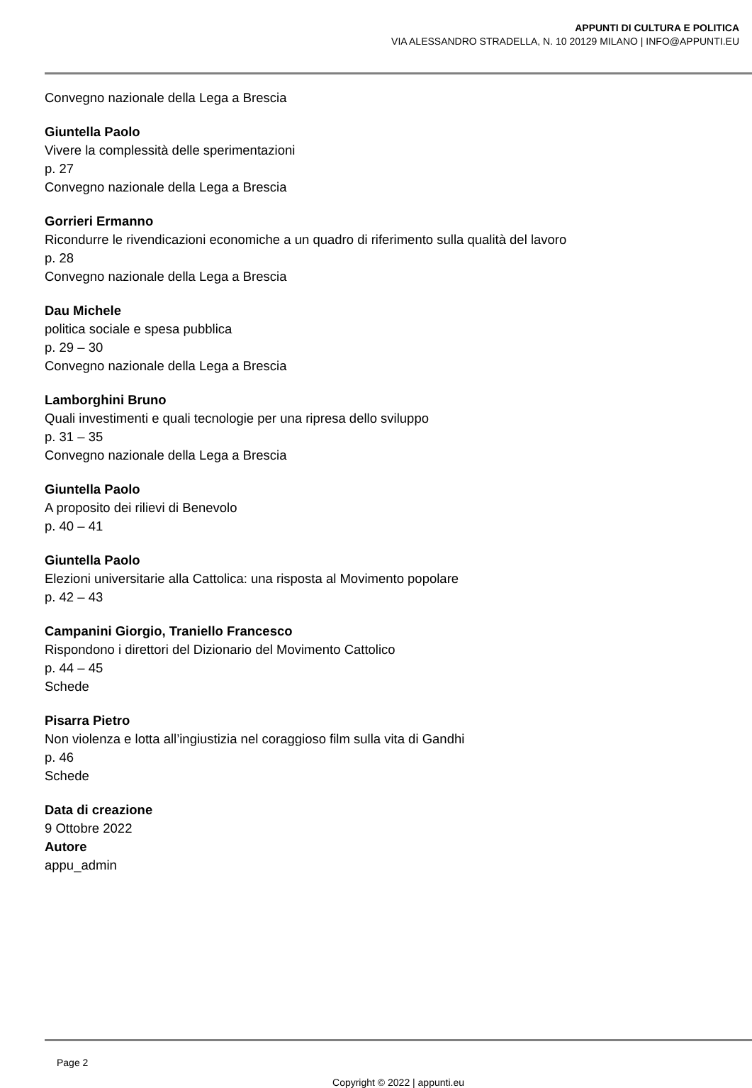APPUNTI DI CULTURA E POLITICA
VIA ALESSANDRO STRADELLA, N. 10 20129 MILANO | INFO@APPUNTI.EU
Convegno nazionale della Lega a Brescia
Giuntella Paolo
Vivere la complessità delle sperimentazioni
p. 27
Convegno nazionale della Lega a Brescia
Gorrieri Ermanno
Ricondurre le rivendicazioni economiche a un quadro di riferimento sulla qualità del lavoro
p. 28
Convegno nazionale della Lega a Brescia
Dau Michele
politica sociale e spesa pubblica
p. 29 – 30
Convegno nazionale della Lega a Brescia
Lamborghini Bruno
Quali investimenti e quali tecnologie per una ripresa dello sviluppo
p. 31 – 35
Convegno nazionale della Lega a Brescia
Giuntella Paolo
A proposito dei rilievi di Benevolo
p. 40 – 41
Giuntella Paolo
Elezioni universitarie alla Cattolica: una risposta al Movimento popolare
p. 42 – 43
Campanini Giorgio, Traniello Francesco
Rispondono i direttori del Dizionario del Movimento Cattolico
p. 44 – 45
Schede
Pisarra Pietro
Non violenza e lotta all’ingiustizia nel coraggioso film sulla vita di Gandhi
p. 46
Schede
Data di creazione
9 Ottobre 2022
Autore
appu_admin
Page 2
Copyright © 2022 | appunti.eu